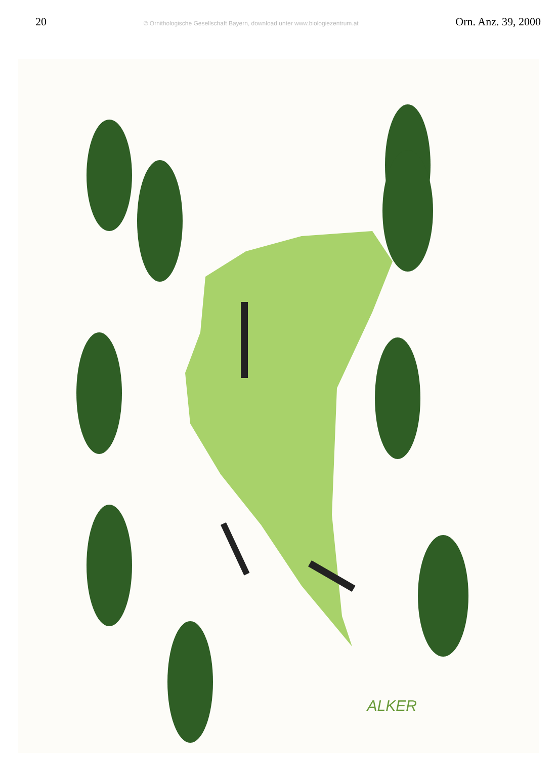20 © Ornithologische Gesellschaft Bayern, download unter www.biologiezentrum.at Orn. Anz. 39, 2000
ALKER